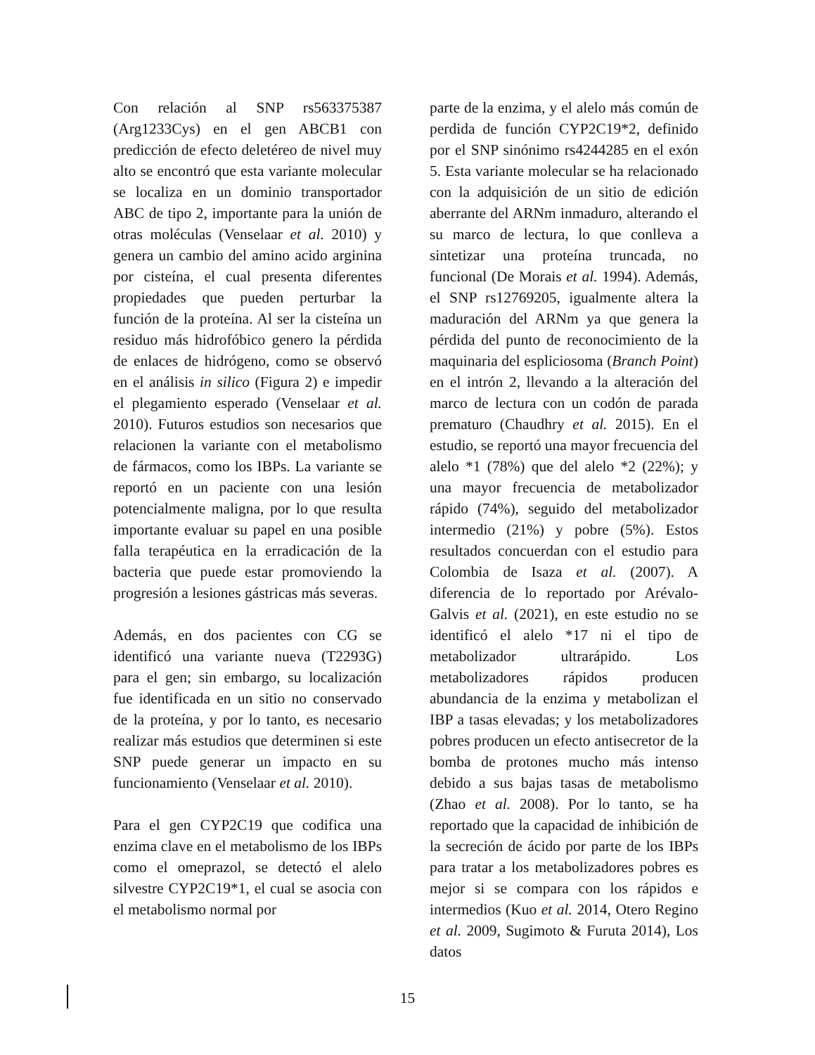Con relación al SNP rs563375387 (Arg1233Cys) en el gen ABCB1 con predicción de efecto deletéreo de nivel muy alto se encontró que esta variante molecular se localiza en un dominio transportador ABC de tipo 2, importante para la unión de otras moléculas (Venselaar et al. 2010) y genera un cambio del amino acido arginina por cisteína, el cual presenta diferentes propiedades que pueden perturbar la función de la proteína. Al ser la cisteína un residuo más hidrofóbico genero la pérdida de enlaces de hidrógeno, como se observó en el análisis in silico (Figura 2) e impedir el plegamiento esperado (Venselaar et al. 2010). Futuros estudios son necesarios que relacionen la variante con el metabolismo de fármacos, como los IBPs. La variante se reportó en un paciente con una lesión potencialmente maligna, por lo que resulta importante evaluar su papel en una posible falla terapéutica en la erradicación de la bacteria que puede estar promoviendo la progresión a lesiones gástricas más severas.
Además, en dos pacientes con CG se identificó una variante nueva (T2293G) para el gen; sin embargo, su localización fue identificada en un sitio no conservado de la proteína, y por lo tanto, es necesario realizar más estudios que determinen si este SNP puede generar un impacto en su funcionamiento (Venselaar et al. 2010).
Para el gen CYP2C19 que codifica una enzima clave en el metabolismo de los IBPs como el omeprazol, se detectó el alelo silvestre CYP2C19*1, el cual se asocia con el metabolismo normal por
parte de la enzima, y el alelo más común de perdida de función CYP2C19*2, definido por el SNP sinónimo rs4244285 en el exón 5. Esta variante molecular se ha relacionado con la adquisición de un sitio de edición aberrante del ARNm inmaduro, alterando el su marco de lectura, lo que conlleva a sintetizar una proteína truncada, no funcional (De Morais et al. 1994). Además, el SNP rs12769205, igualmente altera la maduración del ARNm ya que genera la pérdida del punto de reconocimiento de la maquinaria del espliciosoma (Branch Point) en el intrón 2, llevando a la alteración del marco de lectura con un codón de parada prematuro (Chaudhry et al. 2015). En el estudio, se reportó una mayor frecuencia del alelo *1 (78%) que del alelo *2 (22%); y una mayor frecuencia de metabolizador rápido (74%), seguido del metabolizador intermedio (21%) y pobre (5%). Estos resultados concuerdan con el estudio para Colombia de Isaza et al. (2007). A diferencia de lo reportado por Arévalo-Galvis et al. (2021), en este estudio no se identificó el alelo *17 ni el tipo de metabolizador ultrarápido. Los metabolizadores rápidos producen abundancia de la enzima y metabolizan el IBP a tasas elevadas; y los metabolizadores pobres producen un efecto antisecretor de la bomba de protones mucho más intenso debido a sus bajas tasas de metabolismo (Zhao et al. 2008). Por lo tanto, se ha reportado que la capacidad de inhibición de la secreción de ácido por parte de los IBPs para tratar a los metabolizadores pobres es mejor si se compara con los rápidos e intermedios (Kuo et al. 2014, Otero Regino et al. 2009, Sugimoto & Furuta 2014), Los datos
15